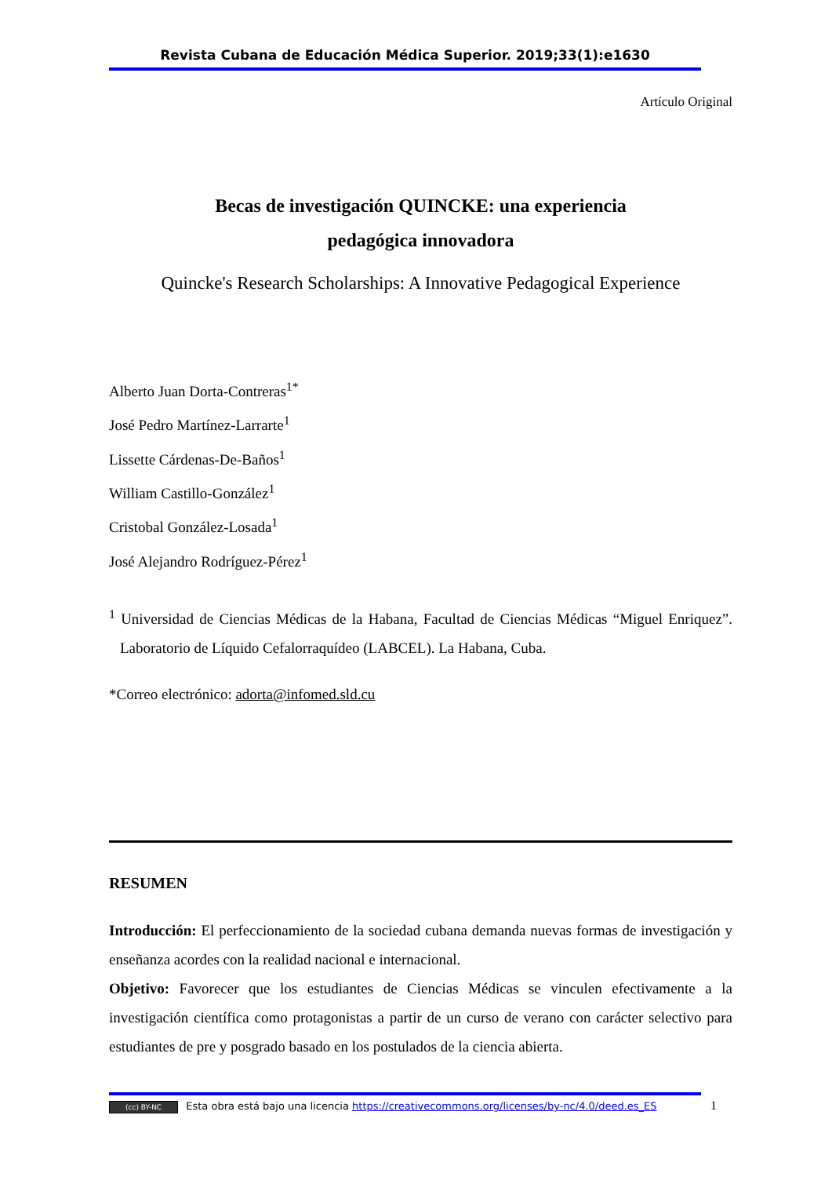Revista Cubana de Educación Médica Superior. 2019;33(1):e1630
Artículo Original
Becas de investigación QUINCKE: una experiencia
pedagógica innovadora
Quincke's Research Scholarships: A Innovative Pedagogical Experience
Alberto Juan Dorta-Contreras<sup>1*</sup>
José Pedro Martínez-Larrarte<sup>1</sup>
Lissette Cárdenas-De-Baños<sup>1</sup>
William Castillo-González<sup>1</sup>
Cristobal González-Losada<sup>1</sup>
José Alejandro Rodríguez-Pérez<sup>1</sup>
<sup>1</sup> Universidad de Ciencias Médicas de la Habana, Facultad de Ciencias Médicas “Miguel Enriquez”. Laboratorio de Líquido Cefalorraquídeo (LABCEL). La Habana, Cuba.
*Correo electrónico: adorta@infomed.sld.cu
RESUMEN
Introducción: El perfeccionamiento de la sociedad cubana demanda nuevas formas de investigación y enseñanza acordes con la realidad nacional e internacional.
Objetivo: Favorecer que los estudiantes de Ciencias Médicas se vinculen efectivamente a la investigación científica como protagonistas a partir de un curso de verano con carácter selectivo para estudiantes de pre y posgrado basado en los postulados de la ciencia abierta.
(cc) BY-NC Esta obra está bajo una licencia https://creativecommons.org/licenses/by-nc/4.0/deed.es_ES 1